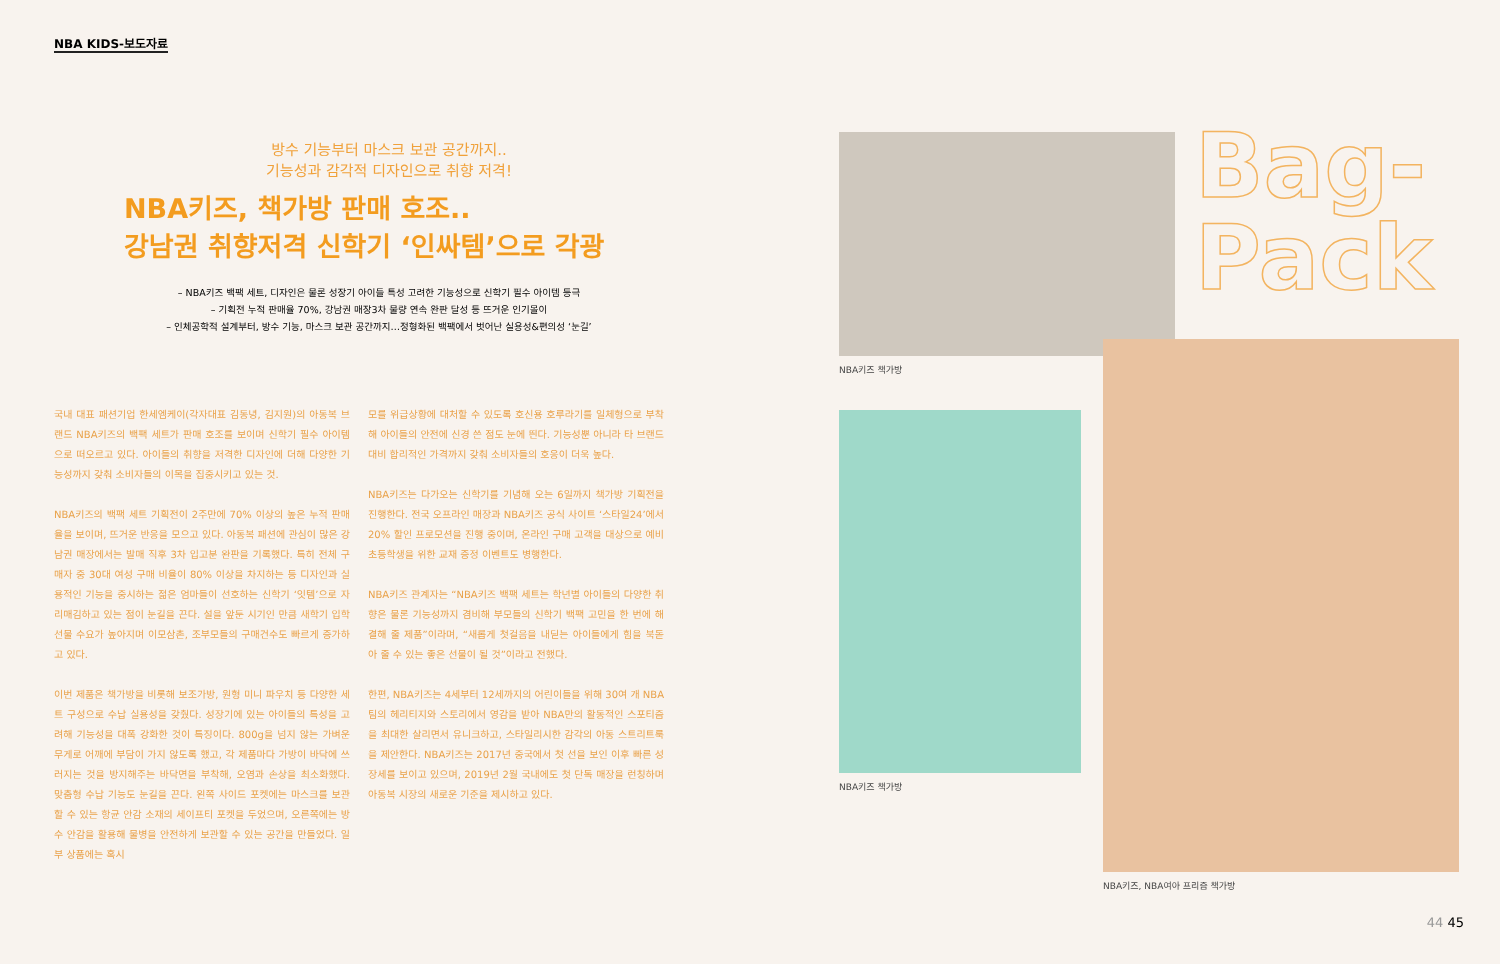NBA KIDS-보도자료
방수 기능부터 마스크 보관 공간까지..
기능성과 감각적 디자인으로 취향 저격!
NBA키즈, 책가방 판매 호조..
강남권 취향저격 신학기 ‘인싸템’으로 각광
– NBA키즈 백팩 세트, 디자인은 물론 성장기 아이들 특성 고려한 기능성으로 신학기 필수 아이템 등극
– 기획전 누적 판매율 70%, 강남권 매장3차 물량 연속 완판 달성 등 뜨거운 인기몰이
– 인체공학적 설계부터, 방수 기능, 마스크 보관 공간까지…정형화된 백팩에서 벗어난 실용성&편의성 ‘눈길’
국내 대표 패션기업 한세엠케이(각자대표 김동녕, 김지원)의 아동복 브랜드 NBA키즈의 백팩 세트가 판매 호조를 보이며 신학기 필수 아이템으로 떠오르고 있다. 아이들의 취향을 저격한 디자인에 더해 다양한 기능성까지 갖춰 소비자들의 이목을 집중시키고 있는 것.
NBA키즈의 백팩 세트 기획전이 2주만에 70% 이상의 높은 누적 판매율을 보이며, 뜨거운 반응을 모으고 있다. 아동복 패션에 관심이 많은 강남권 매장에서는 발매 직후 3차 입고분 완판을 기록했다. 특히 전체 구매자 중 30대 여성 구매 비율이 80% 이상을 차지하는 등 디자인과 실용적인 기능을 중시하는 젊은 엄마들이 선호하는 신학기 ‘잇템’으로 자리매김하고 있는 점이 눈길을 끈다. 설을 앞둔 시기인 만큼 새학기 입학 선물 수요가 높아지며 이모삼촌, 조부모들의 구매건수도 빠르게 증가하고 있다.
이번 제품은 책가방을 비롯해 보조가방, 원형 미니 파우치 등 다양한 세트 구성으로 수납 실용성을 갖췄다. 성장기에 있는 아이들의 특성을 고려해 기능성을 대폭 강화한 것이 특징이다. 800g을 넘지 않는 가벼운 무게로 어깨에 부담이 가지 않도록 했고, 각 제품마다 가방이 바닥에 쓰러지는 것을 방지해주는 바닥면을 부착해, 오염과 손상을 최소화했다. 맞춤형 수납 기능도 눈길을 끈다. 왼쪽 사이드 포켓에는 마스크를 보관할 수 있는 항균 안감 소재의 세이프티 포켓을 두었으며, 오른쪽에는 방수 안감을 활용해 물병을 안전하게 보관할 수 있는 공간을 만들었다. 일부 상품에는 혹시
모를 위급상황에 대처할 수 있도록 호신용 호루라기를 일체형으로 부착해 아이들의 안전에 신경 쓴 점도 눈에 띈다. 기능성뿐 아니라 타 브랜드 대비 합리적인 가격까지 갖춰 소비자들의 호응이 더욱 높다.
NBA키즈는 다가오는 신학기를 기념해 오는 6일까지 책가방 기획전을 진행한다. 전국 오프라인 매장과 NBA키즈 공식 사이트 ‘스타일24’에서 20% 할인 프로모션을 진행 중이며, 온라인 구매 고객을 대상으로 예비 초등학생을 위한 교재 증정 이벤트도 병행한다.
NBA키즈 관계자는 “NBA키즈 백팩 세트는 학년별 아이들의 다양한 취향은 물론 기능성까지 겸비해 부모들의 신학기 백팩 고민을 한 번에 해결해 줄 제품”이라며, “새롭게 첫걸음을 내딛는 아이들에게 힘을 북돋아 줄 수 있는 좋은 선물이 될 것”이라고 전했다.
한편, NBA키즈는 4세부터 12세까지의 어린이들을 위해 30여 개 NBA 팀의 헤리티지와 스토리에서 영감을 받아 NBA만의 활동적인 스포티즘을 최대한 살리면서 유니크하고, 스타일리시한 감각의 아동 스트리트룩을 제안한다. NBA키즈는 2017년 중국에서 첫 선을 보인 이후 빠른 성장세를 보이고 있으며, 2019년 2월 국내에도 첫 단독 매장을 런칭하며 아동복 시장의 새로운 기준을 제시하고 있다.
NBA키즈 책가방
NBA키즈 책가방
NBA키즈, NBA여아 프리즘 책가방
Bag-
Pack
44 45